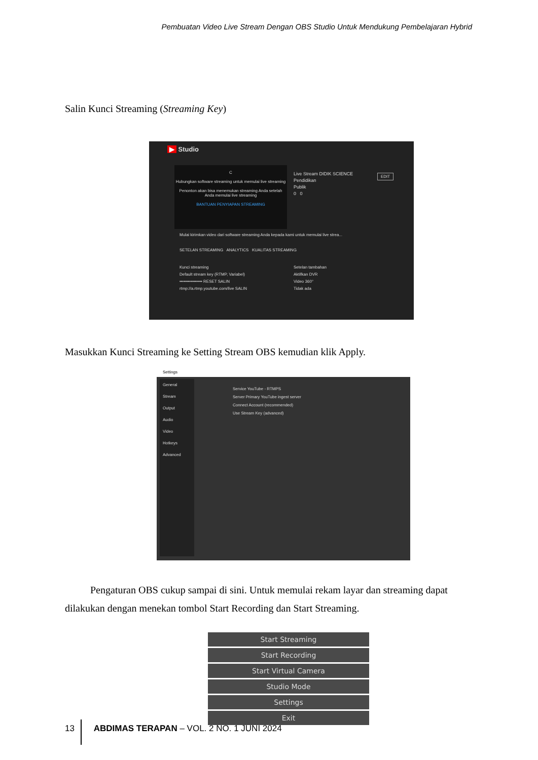Pembuatan Video Live Stream Dengan OBS Studio Untuk Mendukung Pembelajaran Hybrid
Salin Kunci Streaming (Streaming Key)
▶ Studio
C
Hubungkan software streaming untuk memulai live streaming
Penonton akan bisa menemukan streaming Anda setelah Anda memulai live streaming
BANTUAN PENYIAPAN STREAMING
Live Stream DIDIK SCIENCE
Pendidikan
Publik
0 0
EDIT
Mulai kirimkan video dari software streaming Anda kepada kami untuk memulai live strea...
SETELAN STREAMING ANALYTICS KUALITAS STREAMING
Kunci streaming
Default stream key (RTMP, Variabel)
•••••••••••••••• RESET SALIN
rtmp://a.rtmp.youtube.com/live SALIN
Setelan tambahan
Aktifkan DVR
Video 360°
Tidak ada
Masukkan Kunci Streaming ke Setting Stream OBS kemudian klik Apply.
Settings
General
Stream
Output
Audio
Video
Hotkeys
Advanced
Service YouTube - RTMPS
Server Primary YouTube ingest server
Connect Account (recommended)
Use Stream Key (advanced)
Pengaturan OBS cukup sampai di sini. Untuk memulai rekam layar dan streaming dapat dilakukan dengan menekan tombol Start Recording dan Start Streaming.
Start Streaming
Start Recording
Start Virtual Camera
Studio Mode
Settings
Exit
13 ABDIMAS TERAPAN – VOL. 2 NO. 1 JUNI 2024